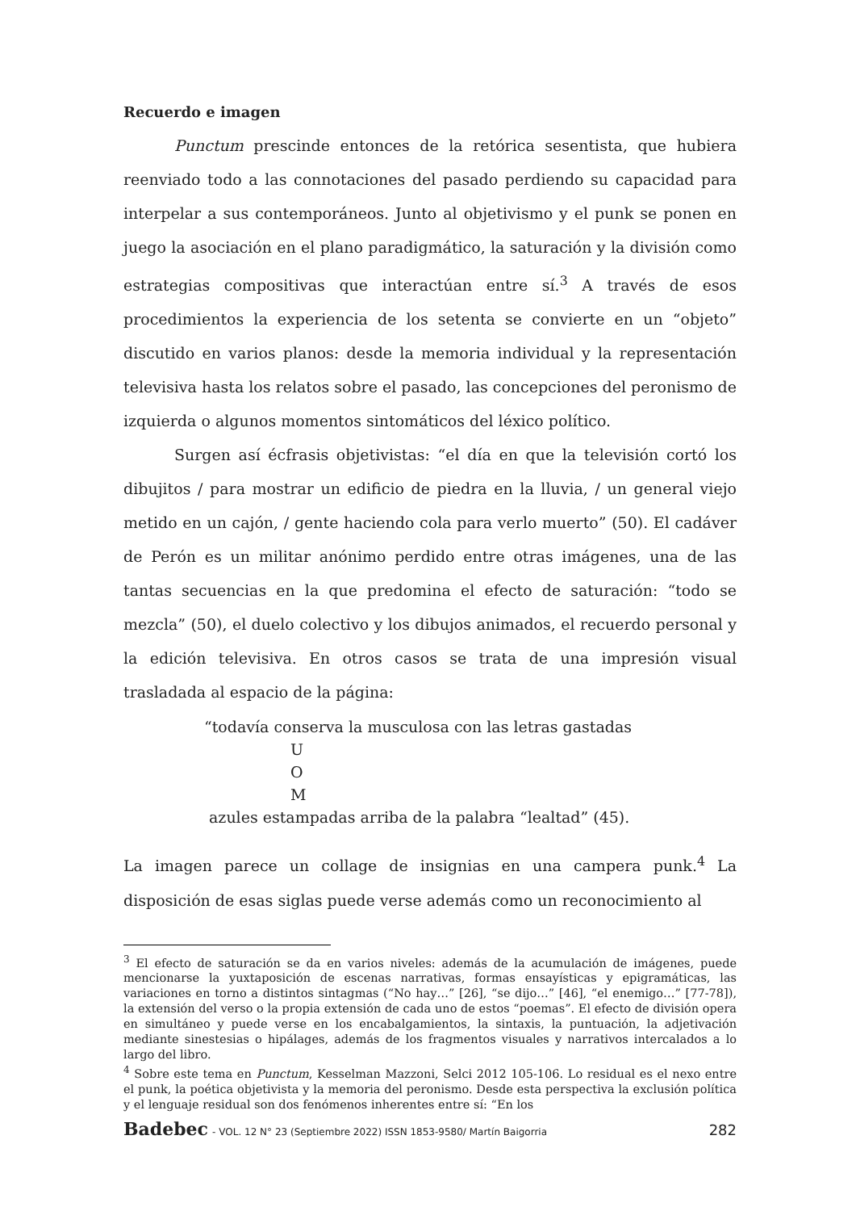Recuerdo e imagen
Punctum prescinde entonces de la retórica sesentista, que hubiera reenviado todo a las connotaciones del pasado perdiendo su capacidad para interpelar a sus contemporáneos. Junto al objetivismo y el punk se ponen en juego la asociación en el plano paradigmático, la saturación y la división como estrategias compositivas que interactúan entre sí.<sup>3</sup> A través de esos procedimientos la experiencia de los setenta se convierte en un “objeto” discutido en varios planos: desde la memoria individual y la representación televisiva hasta los relatos sobre el pasado, las concepciones del peronismo de izquierda o algunos momentos sintomáticos del léxico político.
Surgen así écfrasis objetivistas: “el día en que la televisión cortó los dibujitos / para mostrar un edificio de piedra en la lluvia, / un general viejo metido en un cajón, / gente haciendo cola para verlo muerto” (50). El cadáver de Perón es un militar anónimo perdido entre otras imágenes, una de las tantas secuencias en la que predomina el efecto de saturación: “todo se mezcla” (50), el duelo colectivo y los dibujos animados, el recuerdo personal y la edición televisiva. En otros casos se trata de una impresión visual trasladada al espacio de la página:
“todavía conserva la musculosa con las letras gastadas
U
O
M
azules estampadas arriba de la palabra “lealtad” (45).
La imagen parece un collage de insignias en una campera punk.<sup>4</sup> La disposición de esas siglas puede verse además como un reconocimiento al
<sup>3</sup> El efecto de saturación se da en varios niveles: además de la acumulación de imágenes, puede mencionarse la yuxtaposición de escenas narrativas, formas ensayísticas y epigramáticas, las variaciones en torno a distintos sintagmas (“No hay…” [26], “se dijo…” [46], “el enemigo…” [77-78]), la extensión del verso o la propia extensión de cada uno de estos “poemas”. El efecto de división opera en simultáneo y puede verse en los encabalgamientos, la sintaxis, la puntuación, la adjetivación mediante sinestesias o hipálages, además de los fragmentos visuales y narrativos intercalados a lo largo del libro.
<sup>4</sup> Sobre este tema en Punctum, Kesselman Mazzoni, Selci 2012 105-106. Lo residual es el nexo entre el punk, la poética objetivista y la memoria del peronismo. Desde esta perspectiva la exclusión política y el lenguaje residual son dos fenómenos inherentes entre sí: “En los
Badebec - VOL. 12 N° 23 (Septiembre 2022) ISSN 1853-9580/ Martín Baigorria
282